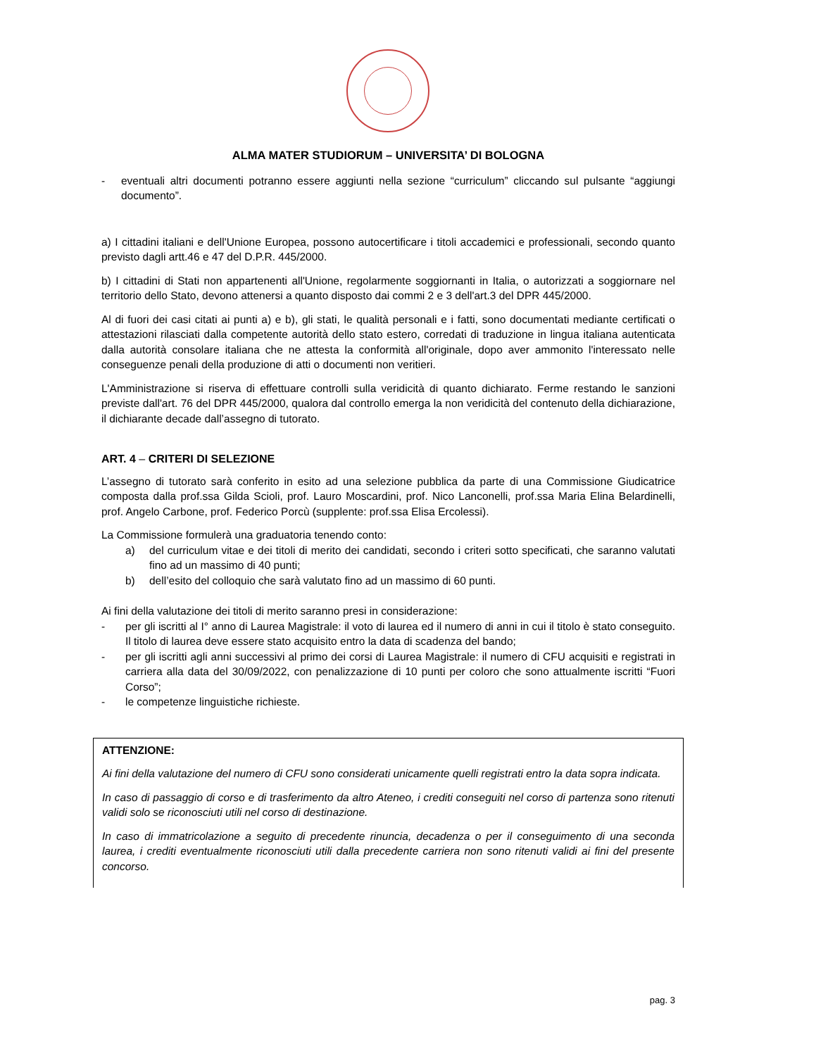ALMA MATER STUDIORUM – UNIVERSITA’ DI BOLOGNA
- eventuali altri documenti potranno essere aggiunti nella sezione “curriculum” cliccando sul pulsante “aggiungi documento”.
a) I cittadini italiani e dell'Unione Europea, possono autocertificare i titoli accademici e professionali, secondo quanto previsto dagli artt.46 e 47 del D.P.R. 445/2000.
b) I cittadini di Stati non appartenenti all'Unione, regolarmente soggiornanti in Italia, o autorizzati a soggiornare nel territorio dello Stato, devono attenersi a quanto disposto dai commi 2 e 3 dell'art.3 del DPR 445/2000.
Al di fuori dei casi citati ai punti a) e b), gli stati, le qualità personali e i fatti, sono documentati mediante certificati o attestazioni rilasciati dalla competente autorità dello stato estero, corredati di traduzione in lingua italiana autenticata dalla autorità consolare italiana che ne attesta la conformità all'originale, dopo aver ammonito l'interessato nelle conseguenze penali della produzione di atti o documenti non veritieri.
L'Amministrazione si riserva di effettuare controlli sulla veridicità di quanto dichiarato. Ferme restando le sanzioni previste dall'art. 76 del DPR 445/2000, qualora dal controllo emerga la non veridicità del contenuto della dichiarazione, il dichiarante decade dall’assegno di tutorato.
ART. 4 – CRITERI DI SELEZIONE
L’assegno di tutorato sarà conferito in esito ad una selezione pubblica da parte di una Commissione Giudicatrice composta dalla prof.ssa Gilda Scioli, prof. Lauro Moscardini, prof. Nico Lanconelli, prof.ssa Maria Elina Belardinelli, prof. Angelo Carbone, prof. Federico Porcù (supplente: prof.ssa Elisa Ercolessi).
La Commissione formulerà una graduatoria tenendo conto:
a) del curriculum vitae e dei titoli di merito dei candidati, secondo i criteri sotto specificati, che saranno valutati fino ad un massimo di 40 punti;
b) dell’esito del colloquio che sarà valutato fino ad un massimo di 60 punti.
Ai fini della valutazione dei titoli di merito saranno presi in considerazione:
- per gli iscritti al I° anno di Laurea Magistrale: il voto di laurea ed il numero di anni in cui il titolo è stato conseguito. Il titolo di laurea deve essere stato acquisito entro la data di scadenza del bando;
- per gli iscritti agli anni successivi al primo dei corsi di Laurea Magistrale: il numero di CFU acquisiti e registrati in carriera alla data del 30/09/2022, con penalizzazione di 10 punti per coloro che sono attualmente iscritti “Fuori Corso”;
- le competenze linguistiche richieste.
ATTENZIONE:
Ai fini della valutazione del numero di CFU sono considerati unicamente quelli registrati entro la data sopra indicata.
In caso di passaggio di corso e di trasferimento da altro Ateneo, i crediti conseguiti nel corso di partenza sono ritenuti validi solo se riconosciuti utili nel corso di destinazione.
In caso di immatricolazione a seguito di precedente rinuncia, decadenza o per il conseguimento di una seconda laurea, i crediti eventualmente riconosciuti utili dalla precedente carriera non sono ritenuti validi ai fini del presente concorso.
pag. 3